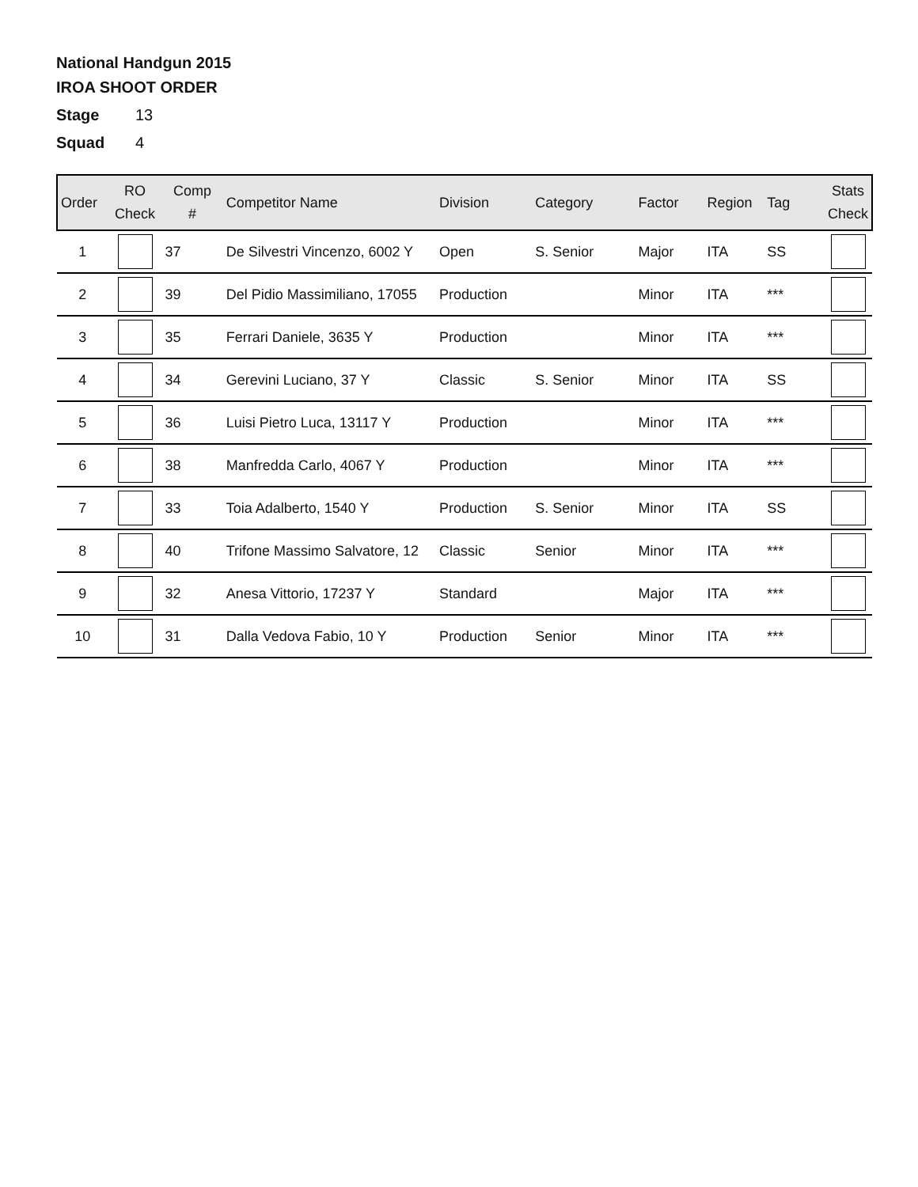National Handgun 2015
IROA SHOOT ORDER
Stage 13
Squad 4
| Order | RO Check | Comp # | Competitor Name | Division | Category | Factor | Region | Tag | Stats Check |
| --- | --- | --- | --- | --- | --- | --- | --- | --- | --- |
| 1 | | 37 | De Silvestri Vincenzo, 6002 Y | Open | S. Senior | Major | ITA | SS | |
| 2 | | 39 | Del Pidio Massimiliano, 17055 | Production | | Minor | ITA | *** | |
| 3 | | 35 | Ferrari Daniele, 3635 Y | Production | | Minor | ITA | *** | |
| 4 | | 34 | Gerevini Luciano, 37 Y | Classic | S. Senior | Minor | ITA | SS | |
| 5 | | 36 | Luisi Pietro Luca, 13117 Y | Production | | Minor | ITA | *** | |
| 6 | | 38 | Manfredda Carlo, 4067 Y | Production | | Minor | ITA | *** | |
| 7 | | 33 | Toia Adalberto, 1540 Y | Production | S. Senior | Minor | ITA | SS | |
| 8 | | 40 | Trifone Massimo Salvatore, 12 | Classic | Senior | Minor | ITA | *** | |
| 9 | | 32 | Anesa Vittorio, 17237 Y | Standard | | Major | ITA | *** | |
| 10 | | 31 | Dalla Vedova Fabio, 10 Y | Production | Senior | Minor | ITA | *** | |